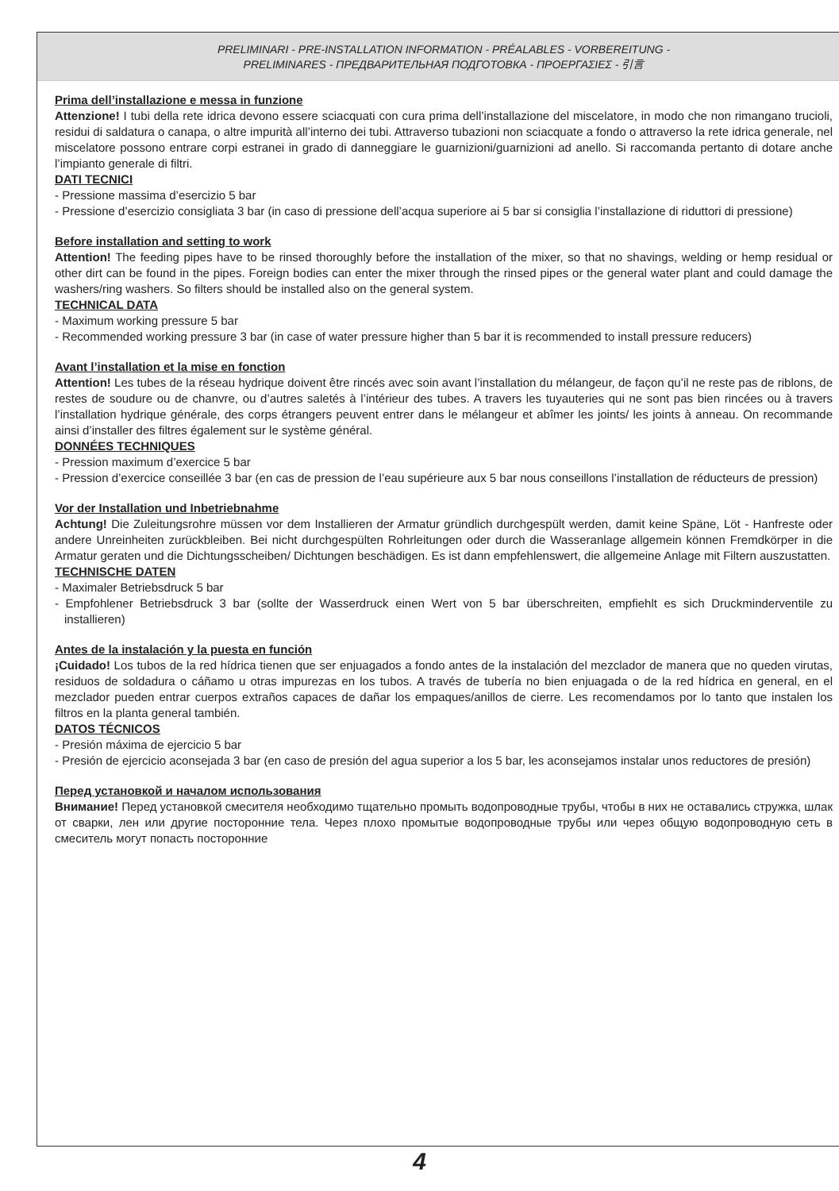PRELIMINARI - PRE-INSTALLATION INFORMATION - PRÉALABLES - VORBEREITUNG -
PRELIMINARES - ПРЕДВАРИТЕЛЬНАЯ ПОДГОТОВКА - ΠΡΟΕΡΓΑΣΙΕΣ - 引言
Prima dell’installazione e messa in funzione
Attenzione! I tubi della rete idrica devono essere sciacquati con cura prima dell’installazione del miscelatore, in modo che non rimangano trucioli, residui di saldatura o canapa, o altre impurità all’interno dei tubi. Attraverso tubazioni non sciacquate a fondo o attraverso la rete idrica generale, nel miscelatore possono entrare corpi estranei in grado di danneggiare le guarnizioni/guarnizioni ad anello. Si raccomanda pertanto di dotare anche l’impianto generale di filtri.
DATI TECNICI
- Pressione massima d’esercizio 5 bar
- Pressione d’esercizio consigliata 3 bar (in caso di pressione dell’acqua superiore ai 5 bar si consiglia l’installazione di riduttori di pressione)
Before installation and setting to work
Attention! The feeding pipes have to be rinsed thoroughly before the installation of the mixer, so that no shavings, welding or hemp residual or other dirt can be found in the pipes. Foreign bodies can enter the mixer through the rinsed pipes or the general water plant and could damage the washers/ring washers. So filters should be installed also on the general system.
TECHNICAL DATA
- Maximum working pressure 5 bar
- Recommended working pressure 3 bar (in case of water pressure higher than 5 bar it is recommended to install pressure reducers)
Avant l’installation et la mise en fonction
Attention! Les tubes de la réseau hydrique doivent être rincés avec soin avant l’installation du mélangeur, de façon qu’il ne reste pas de riblons, de restes de soudure ou de chanvre, ou d’autres saletés à l’intérieur des tubes. A travers les tuyauteries qui ne sont pas bien rincées ou à travers l’installation hydrique générale, des corps étrangers peuvent entrer dans le mélangeur et abîmer les joints/ les joints à anneau. On recommande ainsi d’installer des filtres également sur le système général.
DONNÉES TECHNIQUES
- Pression maximum d’exercice 5 bar
- Pression d’exercice conseillée 3 bar (en cas de pression de l’eau supérieure aux 5 bar nous conseillons l’installation de réducteurs de pression)
Vor der Installation und Inbetriebnahme
Achtung! Die Zuleitungsrohre müssen vor dem Installieren der Armatur gründlich durchgespült werden, damit keine Späne, Löt - Hanfreste oder andere Unreinheiten zurückbleiben. Bei nicht durchgespülten Rohrleitungen oder durch die Wasseranlage allgemein können Fremdkörper in die Armatur geraten und die Dichtungsscheiben/ Dichtungen beschädigen. Es ist dann empfehlenswert, die allgemeine Anlage mit Filtern auszustatten.
TECHNISCHE DATEN
- Maximaler Betriebsdruck 5 bar
- Empfohlener Betriebsdruck 3 bar (sollte der Wasserdruck einen Wert von 5 bar überschreiten, empfiehlt es sich Druckminderventile zu installieren)
Antes de la instalación y la puesta en función
¡Cuidado! Los tubos de la red hídrica tienen que ser enjuagados a fondo antes de la instalación del mezclador de manera que no queden virutas, residuos de soldadura o cáñamo u otras impurezas en los tubos. A través de tubería no bien enjuagada o de la red hídrica en general, en el mezclador pueden entrar cuerpos extraños capaces de dañar los empaques/anillos de cierre. Les recomendamos por lo tanto que instalen los filtros en la planta general también.
DATOS TÉCNICOS
- Presión máxima de ejercicio 5 bar
- Presión de ejercicio aconsejada 3 bar (en caso de presión del agua superior a los 5 bar, les aconsejamos instalar unos reductores de presión)
Перед установкой и началом использования
Внимание! Перед установкой смесителя необходимо тщательно промыть водопроводные трубы, чтобы в них не оставались стружка, шлак от сварки, лен или другие посторонние тела. Через плохо промытые водопроводные трубы или через общую водопроводную сеть в смеситель могут попасть посторонние
4